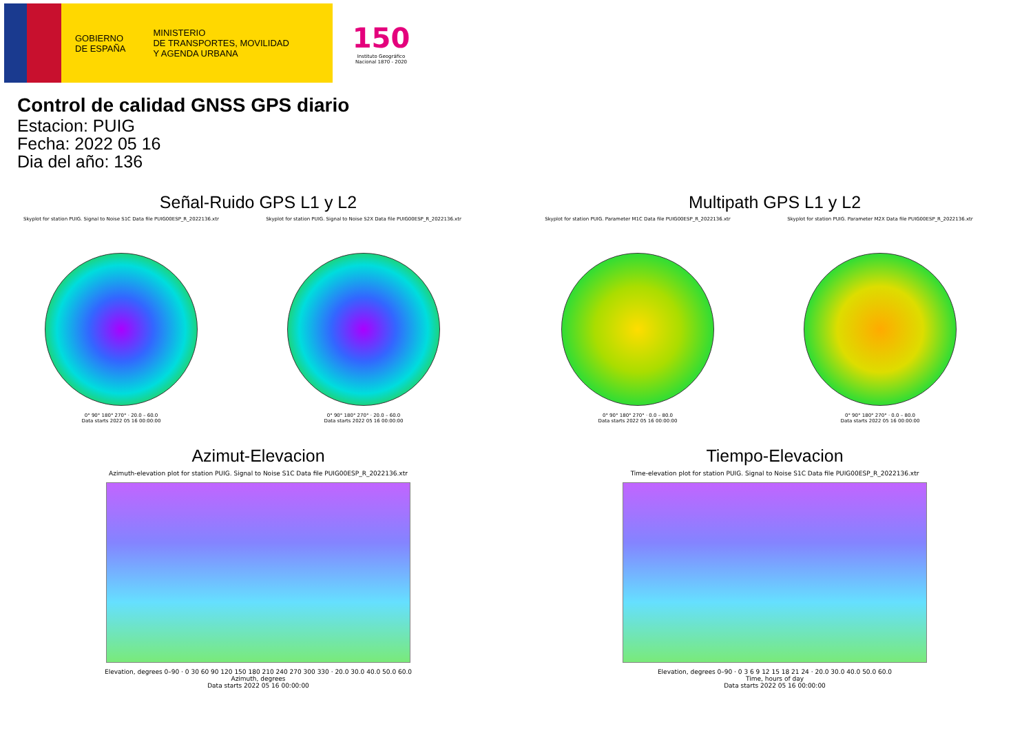GOBIERNO
DE ESPAÑA
MINISTERIO
DE TRANSPORTES, MOVILIDAD
Y AGENDA URBANA
150
Instituto Geográfico Nacional 1870 - 2020
Control de calidad GNSS GPS diario
Estacion: PUIG
Fecha: 2022 05 16
Dia del año: 136
Señal-Ruido GPS L1 y L2
Skyplot for station PUIG. Signal to Noise S1C Data file PUIG00ESP_R_2022136.xtr
0° 90° 180° 270° · 20.0 – 60.0
Data starts 2022 05 16 00:00:00
Skyplot for station PUIG. Signal to Noise S2X Data file PUIG00ESP_R_2022136.xtr
0° 90° 180° 270° · 20.0 – 60.0
Data starts 2022 05 16 00:00:00
Multipath GPS L1 y L2
Skyplot for station PUIG. Parameter M1C Data file PUIG00ESP_R_2022136.xtr
0° 90° 180° 270° · 0.0 – 80.0
Data starts 2022 05 16 00:00:00
Skyplot for station PUIG. Parameter M2X Data file PUIG00ESP_R_2022136.xtr
0° 90° 180° 270° · 0.0 – 80.0
Data starts 2022 05 16 00:00:00
Azimut-Elevacion
Azimuth-elevation plot for station PUIG. Signal to Noise S1C Data file PUIG00ESP_R_2022136.xtr
Elevation, degrees 0–90 · 0 30 60 90 120 150 180 210 240 270 300 330 · 20.0 30.0 40.0 50.0 60.0
Azimuth, degrees
Data starts 2022 05 16 00:00:00
Tiempo-Elevacion
Time-elevation plot for station PUIG. Signal to Noise S1C Data file PUIG00ESP_R_2022136.xtr
Elevation, degrees 0–90 · 0 3 6 9 12 15 18 21 24 · 20.0 30.0 40.0 50.0 60.0
Time, hours of day
Data starts 2022 05 16 00:00:00